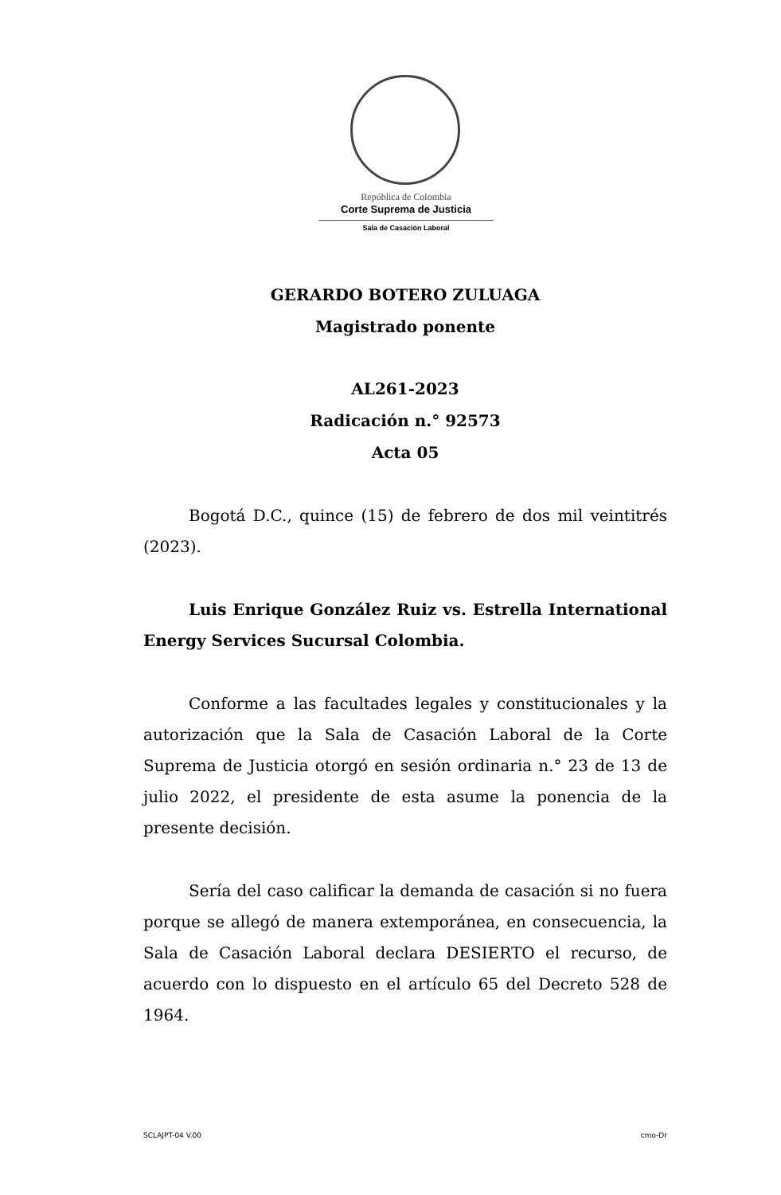República de Colombia
Corte Suprema de Justicia
Sala de Casación Laboral
GERARDO BOTERO ZULUAGA
Magistrado ponente
AL261-2023
Radicación n.° 92573
Acta 05
Bogotá D.C., quince (15) de febrero de dos mil veintitrés (2023).
Luis Enrique González Ruiz vs. Estrella International Energy Services Sucursal Colombia.
Conforme a las facultades legales y constitucionales y la autorización que la Sala de Casación Laboral de la Corte Suprema de Justicia otorgó en sesión ordinaria n.° 23 de 13 de julio 2022, el presidente de esta asume la ponencia de la presente decisión.
Sería del caso calificar la demanda de casación si no fuera porque se allegó de manera extemporánea, en consecuencia, la Sala de Casación Laboral declara DESIERTO el recurso, de acuerdo con lo dispuesto en el artículo 65 del Decreto 528 de 1964.
SCLAJPT-04 V.00 cmo-Dr